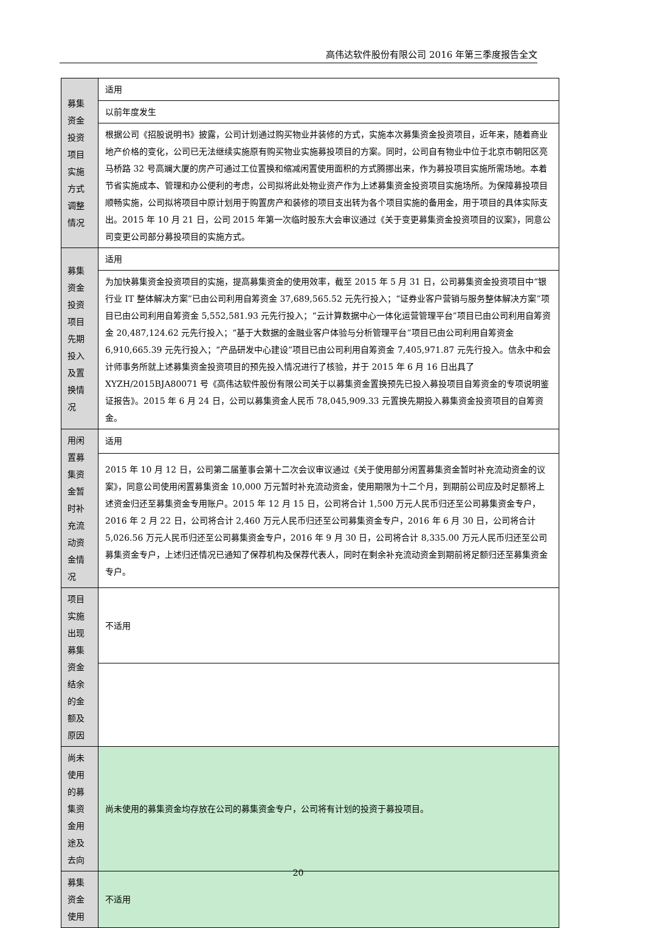高伟达软件股份有限公司 2016 年第三季度报告全文
| 募集资金投资项目实施方式调整情况 | 适用 |
| | 以前年度发生 |
| | 根据公司《招股说明书》披露，公司计划通过购买物业并装修的方式，实施本次募集资金投资项目，近年来，随着商业地产价格的变化，公司已无法继续实施原有购买物业实施募投项目的方案。同时，公司自有物业中位于北京市朝阳区亮马桥路 32 号高斓大厦的房产可通过工位置换和缩减闲置使用面积的方式腾挪出来，作为募投项目实施所需场地。本着节省实施成本、管理和办公便利的考虑，公司拟将此处物业资产作为上述募集资金投资项目实施场所。为保障募投项目顺畅实施，公司拟将项目中原计划用于购置房产和装修的项目支出转为各个项目实施的备用金，用于项目的具体实际支出。2015 年 10 月 21 日，公司 2015 年第一次临时股东大会审议通过《关于变更募集资金投资项目的议案》，同意公司变更公司部分募投项目的实施方式。 |
| 募集资金投资项目先期投入及置换情况 | 适用 |
| | 为加快募集资金投资项目的实施，提高募集资金的使用效率，截至 2015 年 5 月 31 日，公司募集资金投资项目中“银行业 IT 整体解决方案”已由公司利用自筹资金 37,689,565.52 元先行投入；“证券业客户营销与服务整体解决方案”项目已由公司利用自筹资金 5,552,581.93 元先行投入；“云计算数据中心一体化运营管理平台”项目已由公司利用自筹资金 20,487,124.62 元先行投入；“基于大数据的金融业客户体验与分析管理平台”项目已由公司利用自筹资金 6,910,665.39 元先行投入；“产品研发中心建设”项目已由公司利用自筹资金 7,405,971.87 元先行投入。信永中和会计师事务所就上述募集资金投资项目的预先投入情况进行了核验，并于 2015 年 6 月 16 日出具了 XYZH/2015BJA80071 号《高伟达软件股份有限公司关于以募集资金置换预先已投入募投项目自筹资金的专项说明鉴证报告》。2015 年 6 月 24 日，公司以募集资金人民币 78,045,909.33 元置换先期投入募集资金投资项目的自筹资金。 |
| 用闲置募集资金暂时补充流动资金情况 | 适用 |
| | 2015 年 10 月 12 日，公司第二届董事会第十二次会议审议通过《关于使用部分闲置募集资金暂时补充流动资金的议案》，同意公司使用闲置募集资金 10,000 万元暂时补充流动资金，使用期限为十二个月，到期前公司应及时足额将上述资金归还至募集资金专用账户。2015 年 12 月 15 日，公司将合计 1,500 万元人民币归还至公司募集资金专户，2016 年 2 月 22 日，公司将合计 2,460 万元人民币归还至公司募集资金专户，2016 年 6 月 30 日，公司将合计 5,026.56 万元人民币归还至公司募集资金专户，2016 年 9 月 30 日，公司将合计 8,335.00 万元人民币归还至公司募集资金专户，上述归还情况已通知了保荐机构及保荐代表人，同时在剩余补充流动资金到期前将足额归还至募集资金专户。 |
| 项目实施出现募集资金结余的金额及原因 | 不适用 |
| 尚未使用的募集资金用途及去向 | 尚未使用的募集资金均存放在公司的募集资金专户，公司将有计划的投资于募投项目。 |
| 募集资金使用 | 不适用 |
20